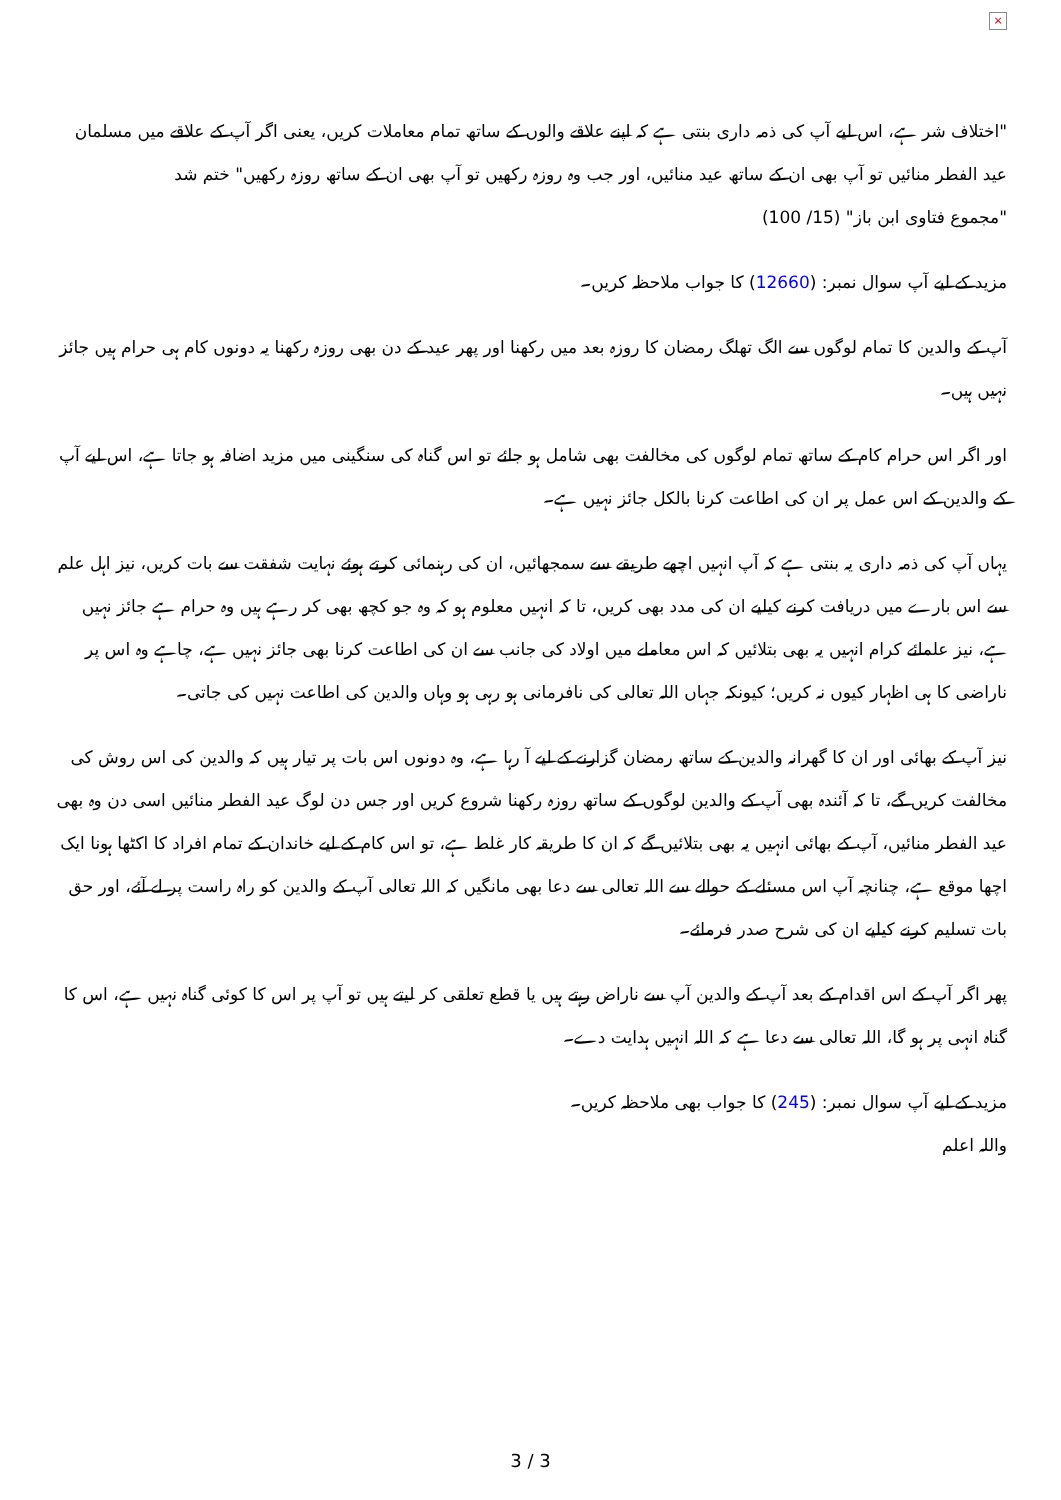×
"اختلاف شر ہے، اس لیے آپ کی ذمہ داری بنتی ہے کہ اپنے علاقے والوں کے ساتھ تمام معاملات کریں، یعنی اگر آپ کے علاقے میں مسلمان عید الفطر منائیں تو آپ بھی ان کے ساتھ عید منائیں، اور جب وہ روزہ رکھیں تو آپ بھی ان کے ساتھ روزہ رکھیں" ختم شد
"مجموع فتاوی ابن باز" (15/ 100)
مزید کے لیے آپ سوال نمبر: (12660) کا جواب ملاحظہ کریں۔
آپ کے والدین کا تمام لوگوں سے الگ تھلگ رمضان کا روزہ بعد میں رکھنا اور پھر عید کے دن بھی روزہ رکھنا یہ دونوں کام ہی حرام ہیں جائز نہیں ہیں۔
اور اگر اس حرام کام کے ساتھ تمام لوگوں کی مخالفت بھی شامل ہو جائے تو اس گناہ کی سنگینی میں مزید اضافہ ہو جاتا ہے، اس لیے آپ کے والدین کے اس عمل پر ان کی اطاعت کرنا بالکل جائز نہیں ہے۔
یہاں آپ کی ذمہ داری یہ بنتی ہے کہ آپ انہیں اچھے طریقے سے سمجھائیں، ان کی رہنمائی کرتے ہوئے نہایت شفقت سے بات کریں، نیز اہل علم سے اس بارے میں دریافت کرنے کیلیے ان کی مدد بھی کریں، تا کہ انہیں معلوم ہو کہ وہ جو کچھ بھی کر رہے ہیں وہ حرام ہے جائز نہیں ہے، نیز علمائے کرام انہیں یہ بھی بتلائیں کہ اس معاملے میں اولاد کی جانب سے ان کی اطاعت کرنا بھی جائز نہیں ہے، چاہے وہ اس پر ناراضی کا ہی اظہار کیوں نہ کریں؛ کیونکہ جہاں اللہ تعالی کی نافرمانی ہو رہی ہو وہاں والدین کی اطاعت نہیں کی جاتی۔
نیز آپ کے بھائی اور ان کا گھرانہ والدین کے ساتھ رمضان گزارنے کے لیے آ رہا ہے، وہ دونوں اس بات پر تیار ہیں کہ والدین کی اس روش کی مخالفت کریں گے، تا کہ آئندہ بھی آپ کے والدین لوگوں کے ساتھ روزہ رکھنا شروع کریں اور جس دن لوگ عید الفطر منائیں اسی دن وہ بھی عید الفطر منائیں، آپ کے بھائی انہیں یہ بھی بتلائیں گے کہ ان کا طریقہ کار غلط ہے، تو اس کام کے لیے خاندان کے تمام افراد کا اکٹھا ہونا ایک اچھا موقع ہے، چنانچہ آپ اس مسئلے کے حوالے سے اللہ تعالی سے دعا بھی مانگیں کہ اللہ تعالی آپ کے والدین کو راہ راست پر لے آئے، اور حق بات تسلیم کرنے کیلیے ان کی شرح صدر فرمائے۔
پھر اگر آپ کے اس اقدام کے بعد آپ کے والدین آپ سے ناراض رہتے ہیں یا قطع تعلقی کر لیتے ہیں تو آپ پر اس کا کوئی گناہ نہیں ہے، اس کا گناہ انہی پر ہو گا، اللہ تعالی سے دعا ہے کہ اللہ انہیں ہدایت دے۔
مزید کے لیے آپ سوال نمبر: (245) کا جواب بھی ملاحظہ کریں۔
واللہ اعلم
3 / 3